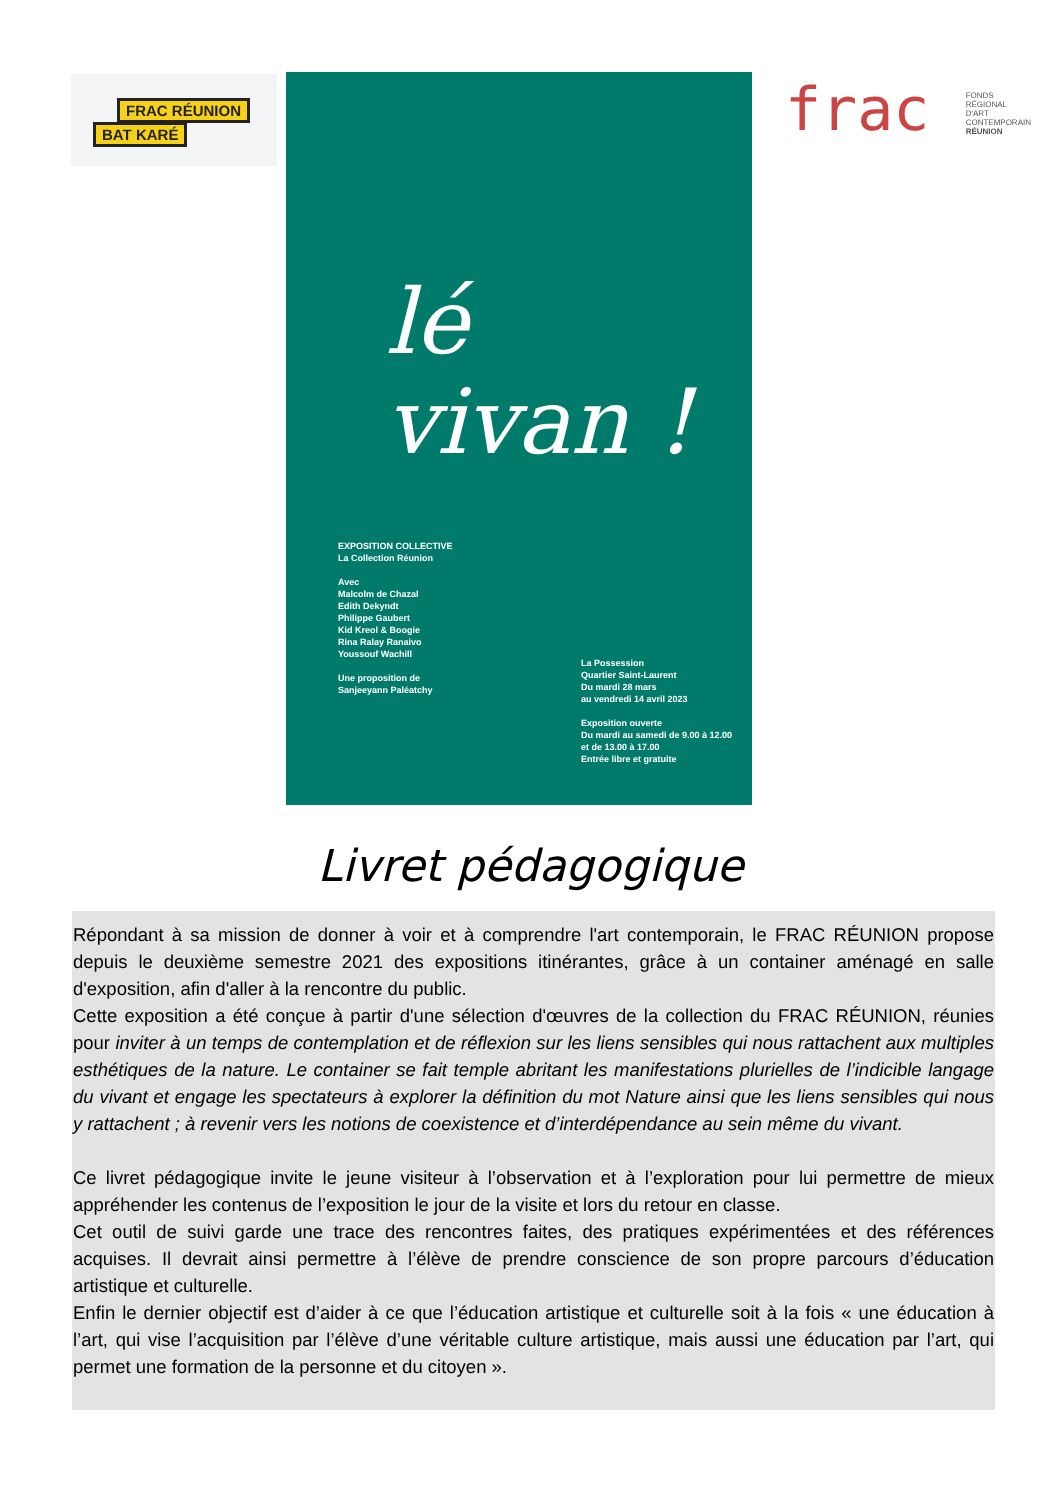FRAC RÉUNION
BAT KARÉ
lé
vivan !
EXPOSITION COLLECTIVE
La Collection Réunion
Avec
Malcolm de Chazal
Edith Dekyndt
Philippe Gaubert
Kid Kreol & Boogie
Rina Ralay Ranaivo
Youssouf Wachill
Une proposition de
Sanjeeyann Paléatchy
La Possession
Quartier Saint-Laurent
Du mardi 28 mars
au vendredi 14 avril 2023
Exposition ouverte
Du mardi au samedi de 9.00 à 12.00
et de 13.00 à 17.00
Entrée libre et gratuite
frac FONDS
RÉGIONAL
D'ART
CONTEMPORAIN
RÉUNION
Livret pédagogique
Répondant à sa mission de donner à voir et à comprendre l'art contemporain, le FRAC RÉUNION propose depuis le deuxième semestre 2021 des expositions itinérantes, grâce à un container aménagé en salle d'exposition, afin d'aller à la rencontre du public.
Cette exposition a été conçue à partir d'une sélection d'œuvres de la collection du FRAC RÉUNION, réunies pour inviter à un temps de contemplation et de réflexion sur les liens sensibles qui nous rattachent aux multiples esthétiques de la nature. Le container se fait temple abritant les manifestations plurielles de l’indicible langage du vivant et engage les spectateurs à explorer la définition du mot Nature ainsi que les liens sensibles qui nous y rattachent ; à revenir vers les notions de coexistence et d’interdépendance au sein même du vivant.
Ce livret pédagogique invite le jeune visiteur à l’observation et à l’exploration pour lui permettre de mieux appréhender les contenus de l’exposition le jour de la visite et lors du retour en classe.
Cet outil de suivi garde une trace des rencontres faites, des pratiques expérimentées et des références acquises. Il devrait ainsi permettre à l’élève de prendre conscience de son propre parcours d’éducation artistique et culturelle.
Enfin le dernier objectif est d’aider à ce que l’éducation artistique et culturelle soit à la fois « une éducation à l’art, qui vise l’acquisition par l’élève d’une véritable culture artistique, mais aussi une éducation par l’art, qui permet une formation de la personne et du citoyen ».